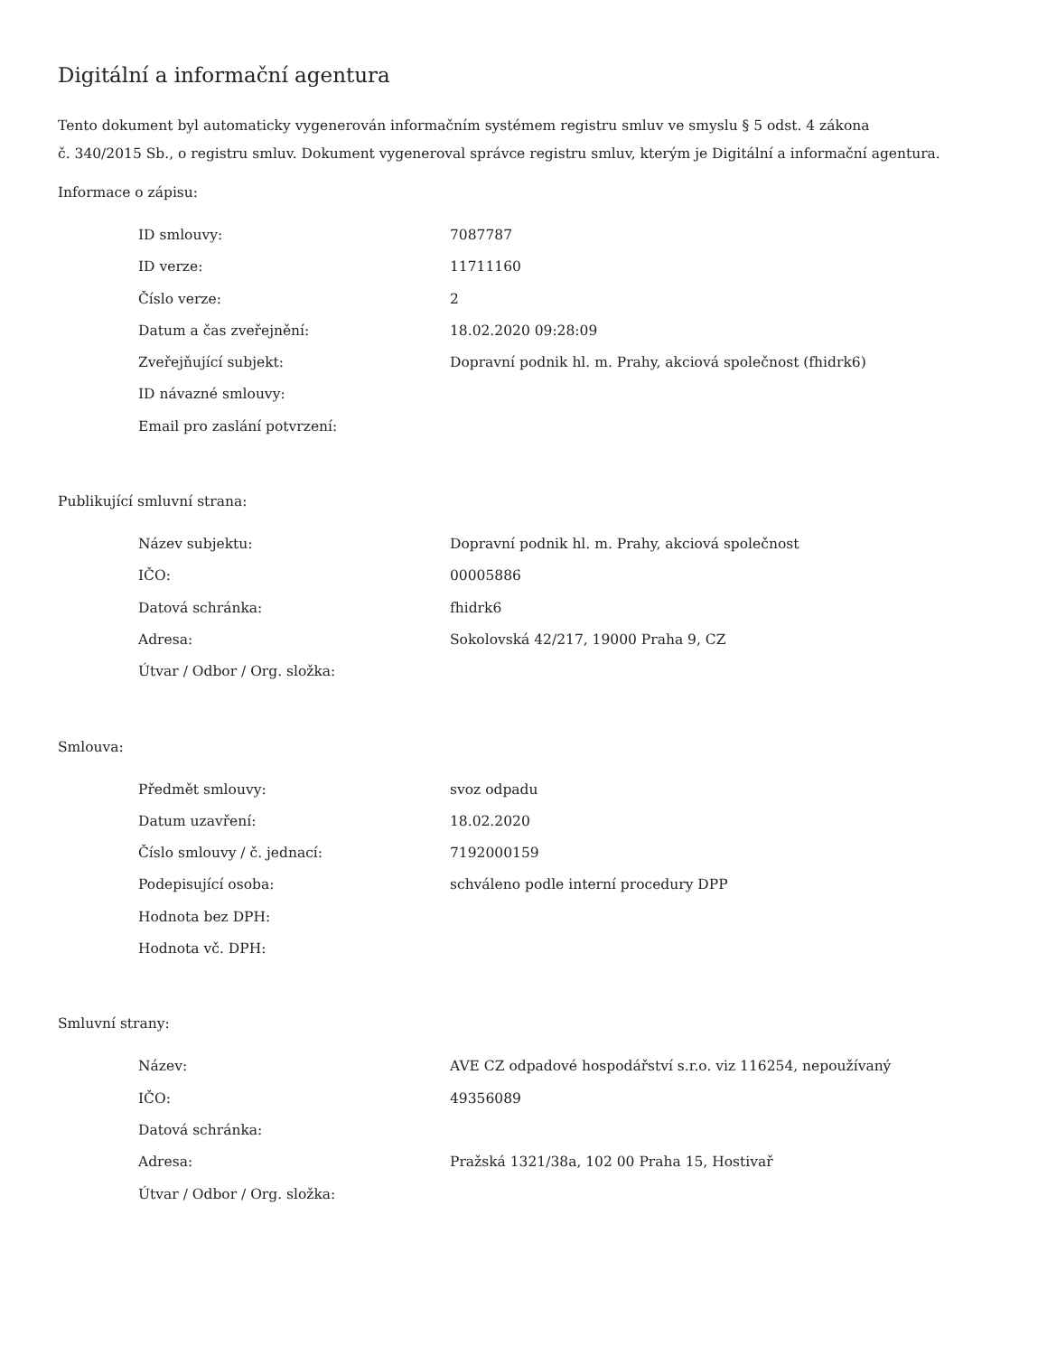Digitální a informační agentura
Tento dokument byl automaticky vygenerován informačním systémem registru smluv ve smyslu § 5 odst. 4 zákona
č. 340/2015 Sb., o registru smluv. Dokument vygeneroval správce registru smluv, kterým je Digitální a informační agentura.
Informace o zápisu:
| ID smlouvy: | 7087787 |
| ID verze: | 11711160 |
| Číslo verze: | 2 |
| Datum a čas zveřejnění: | 18.02.2020 09:28:09 |
| Zveřejňující subjekt: | Dopravní podnik hl. m. Prahy, akciová společnost (fhidrk6) |
| ID návazné smlouvy: | |
| Email pro zaslání potvrzení: | |
Publikující smluvní strana:
| Název subjektu: | Dopravní podnik hl. m. Prahy, akciová společnost |
| IČO: | 00005886 |
| Datová schránka: | fhidrk6 |
| Adresa: | Sokolovská 42/217, 19000 Praha 9, CZ |
| Útvar / Odbor / Org. složka: | |
Smlouva:
| Předmět smlouvy: | svoz odpadu |
| Datum uzavření: | 18.02.2020 |
| Číslo smlouvy / č. jednací: | 7192000159 |
| Podepisující osoba: | schváleno podle interní procedury DPP |
| Hodnota bez DPH: | |
| Hodnota vč. DPH: | |
Smluvní strany:
| Název: | AVE CZ odpadové hospodářství s.r.o. viz 116254, nepoužívaný |
| IČO: | 49356089 |
| Datová schránka: | |
| Adresa: | Pražská 1321/38a, 102 00 Praha 15, Hostivař |
| Útvar / Odbor / Org. složka: | |